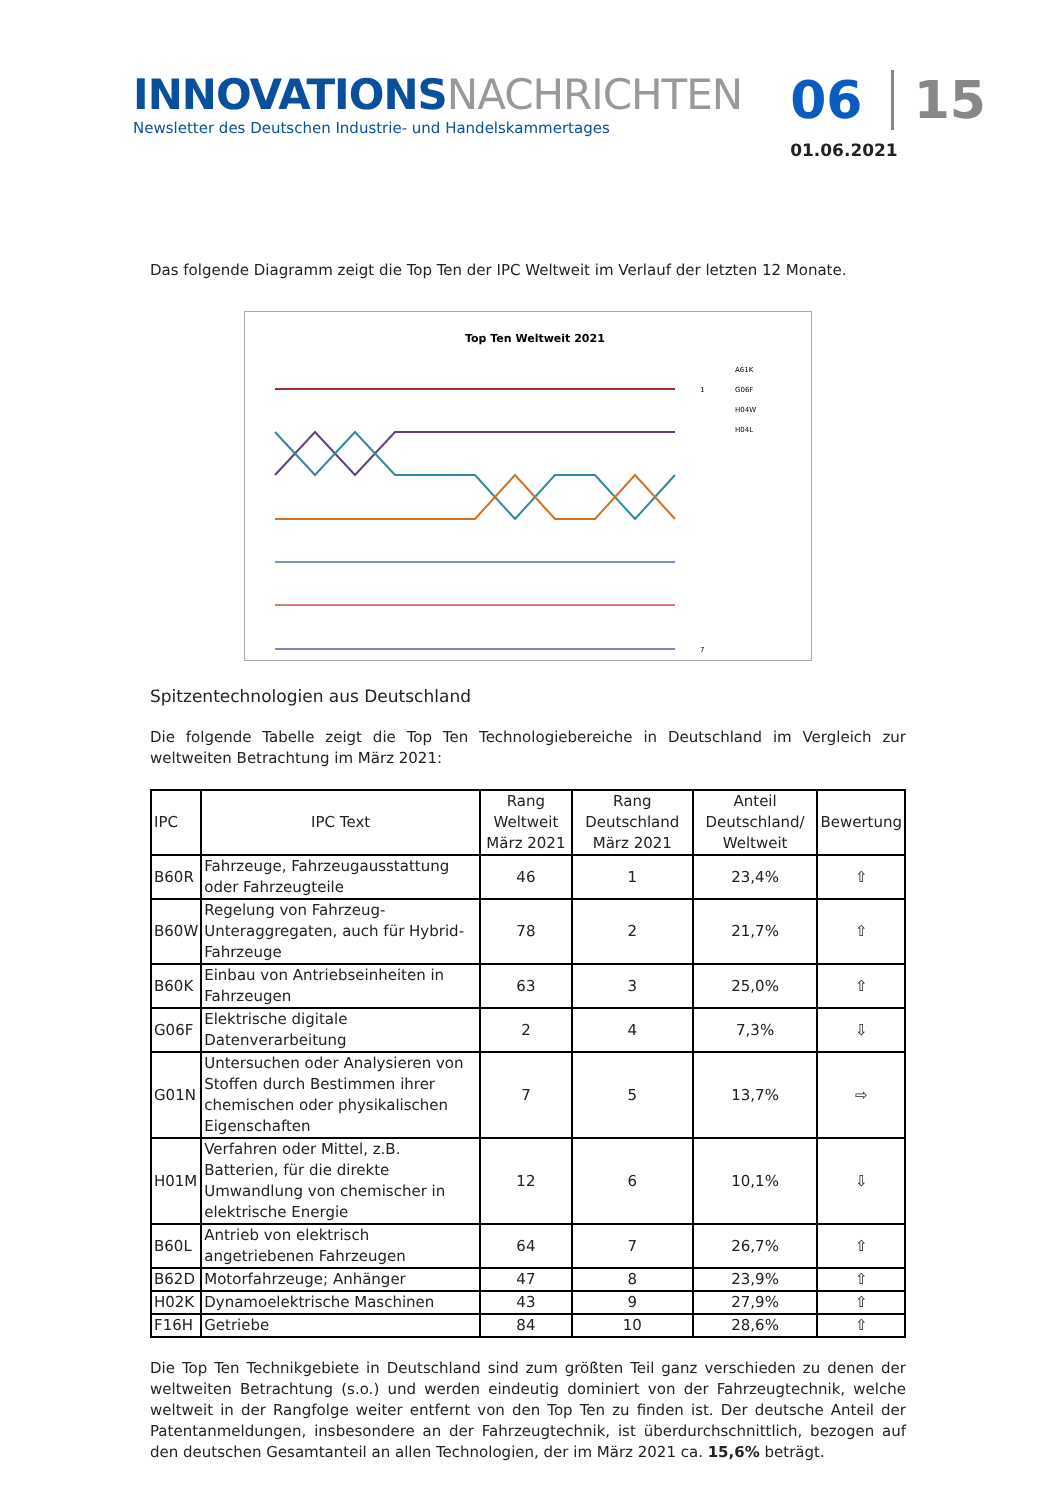INNOVATIONSNACHRICHTEN
Newsletter des Deutschen Industrie- und Handelskammertages
06 15
01.06.2021
Das folgende Diagramm zeigt die Top Ten der IPC Weltweit im Verlauf der letzten 12 Monate.
Top Ten Weltweit 2021
1
7
A61K
G06F
H04W
H04L
Spitzentechnologien aus Deutschland
Die folgende Tabelle zeigt die Top Ten Technologiebereiche in Deutschland im Vergleich zur weltweiten Betrachtung im März 2021:
| IPC | IPC Text | Rang Weltweit März 2021 | Rang Deutschland März 2021 | Anteil Deutschland/ Weltweit | Bewertung |
| --- | --- | --- | --- | --- | --- |
| B60R | Fahrzeuge, Fahrzeugausstattung oder Fahrzeugteile | 46 | 1 | 23,4% | ⇧ |
| B60W | Regelung von Fahrzeug-Unteraggregaten, auch für Hybrid-Fahrzeuge | 78 | 2 | 21,7% | ⇧ |
| B60K | Einbau von Antriebseinheiten in Fahrzeugen | 63 | 3 | 25,0% | ⇧ |
| G06F | Elektrische digitale Datenverarbeitung | 2 | 4 | 7,3% | ⇩ |
| G01N | Untersuchen oder Analysieren von Stoffen durch Bestimmen ihrer chemischen oder physikalischen Eigenschaften | 7 | 5 | 13,7% | ⇨ |
| H01M | Verfahren oder Mittel, z.B. Batterien, für die direkte Umwandlung von chemischer in elektrische Energie | 12 | 6 | 10,1% | ⇩ |
| B60L | Antrieb von elektrisch angetriebenen Fahrzeugen | 64 | 7 | 26,7% | ⇧ |
| B62D | Motorfahrzeuge; Anhänger | 47 | 8 | 23,9% | ⇧ |
| H02K | Dynamoelektrische Maschinen | 43 | 9 | 27,9% | ⇧ |
| F16H | Getriebe | 84 | 10 | 28,6% | ⇧ |
Die Top Ten Technikgebiete in Deutschland sind zum größten Teil ganz verschieden zu denen der weltweiten Betrachtung (s.o.) und werden eindeutig dominiert von der Fahrzeugtechnik, welche weltweit in der Rangfolge weiter entfernt von den Top Ten zu finden ist. Der deutsche Anteil der Patentanmeldungen, insbesondere an der Fahrzeugtechnik, ist überdurchschnittlich, bezogen auf den deutschen Gesamtanteil an allen Technologien, der im März 2021 ca. 15,6% beträgt.